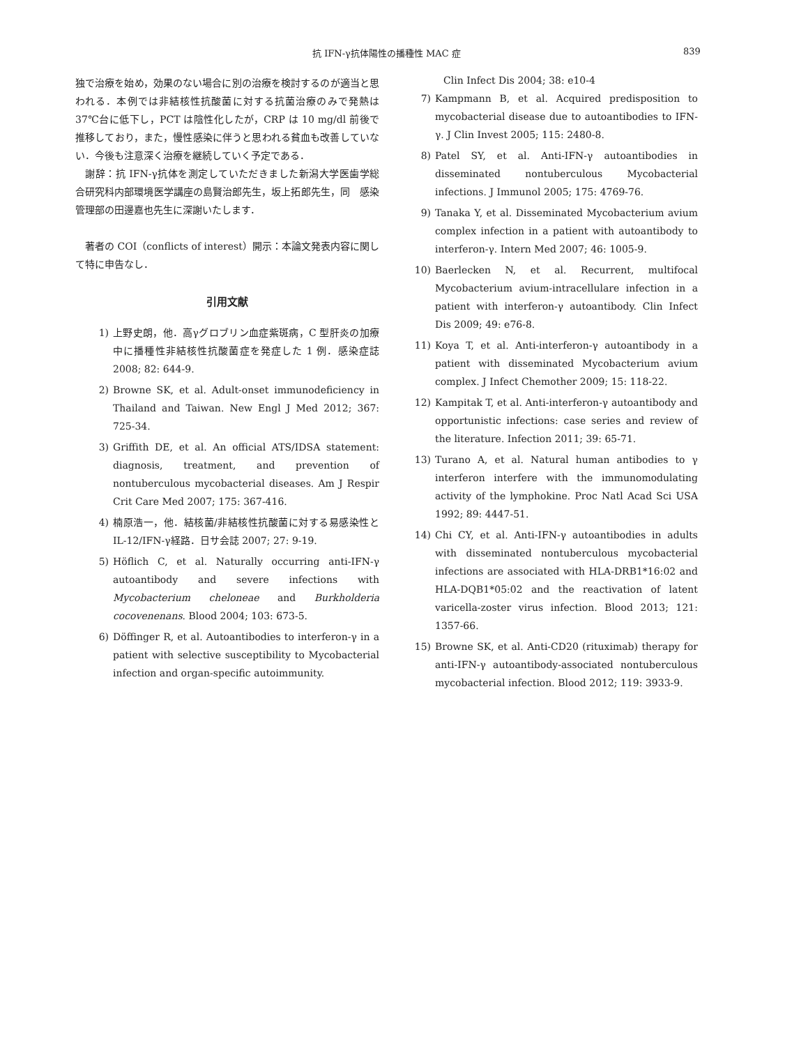抗 IFN-γ抗体陽性の播種性 MAC 症 839
独で治療を始め，効果のない場合に別の治療を検討するのが適当と思われる．本例では非結核性抗酸菌に対する抗菌治療のみで発熱は 37℃台に低下し，PCT は陰性化したが，CRP は 10 mg/dl 前後で推移しており，また，慢性感染に伴うと思われる貧血も改善していない．今後も注意深く治療を継続していく予定である．
　謝辞：抗 IFN-γ抗体を測定していただきました新潟大学医歯学総合研究科内部環境医学講座の島賢治郎先生，坂上拓郎先生，同　感染管理部の田邊嘉也先生に深謝いたします．
　著者の COI（conflicts of interest）開示：本論文発表内容に関して特に申告なし．
引用文献
1) 上野史朗，他．高γグロブリン血症紫斑病，C 型肝炎の加療中に播種性非結核性抗酸菌症を発症した 1 例．感染症誌 2008; 82: 644-9.
2) Browne SK, et al. Adult-onset immunodeficiency in Thailand and Taiwan. New Engl J Med 2012; 367: 725-34.
3) Griffith DE, et al. An official ATS/IDSA statement: diagnosis, treatment, and prevention of nontuberculous mycobacterial diseases. Am J Respir Crit Care Med 2007; 175: 367-416.
4) 楠原浩一，他．結核菌/非結核性抗酸菌に対する易感染性と IL-12/IFN-γ経路．日サ会誌 2007; 27: 9-19.
5) Höflich C, et al. Naturally occurring anti-IFN-γ autoantibody and severe infections with Mycobacterium cheloneae and Burkholderia cocovenenans. Blood 2004; 103: 673-5.
6) Döffinger R, et al. Autoantibodies to interferon-γ in a patient with selective susceptibility to Mycobacterial infection and organ-specific autoimmunity.
Clin Infect Dis 2004; 38: e10-4
7) Kampmann B, et al. Acquired predisposition to mycobacterial disease due to autoantibodies to IFN-γ. J Clin Invest 2005; 115: 2480-8.
8) Patel SY, et al. Anti-IFN-γ autoantibodies in disseminated nontuberculous Mycobacterial infections. J Immunol 2005; 175: 4769-76.
9) Tanaka Y, et al. Disseminated Mycobacterium avium complex infection in a patient with autoantibody to interferon-γ. Intern Med 2007; 46: 1005-9.
10) Baerlecken N, et al. Recurrent, multifocal Mycobacterium avium-intracellulare infection in a patient with interferon-γ autoantibody. Clin Infect Dis 2009; 49: e76-8.
11) Koya T, et al. Anti-interferon-γ autoantibody in a patient with disseminated Mycobacterium avium complex. J Infect Chemother 2009; 15: 118-22.
12) Kampitak T, et al. Anti-interferon-γ autoantibody and opportunistic infections: case series and review of the literature. Infection 2011; 39: 65-71.
13) Turano A, et al. Natural human antibodies to γ interferon interfere with the immunomodulating activity of the lymphokine. Proc Natl Acad Sci USA 1992; 89: 4447-51.
14) Chi CY, et al. Anti-IFN-γ autoantibodies in adults with disseminated nontuberculous mycobacterial infections are associated with HLA-DRB1*16:02 and HLA-DQB1*05:02 and the reactivation of latent varicella-zoster virus infection. Blood 2013; 121: 1357-66.
15) Browne SK, et al. Anti-CD20 (rituximab) therapy for anti-IFN-γ autoantibody-associated nontuberculous mycobacterial infection. Blood 2012; 119: 3933-9.